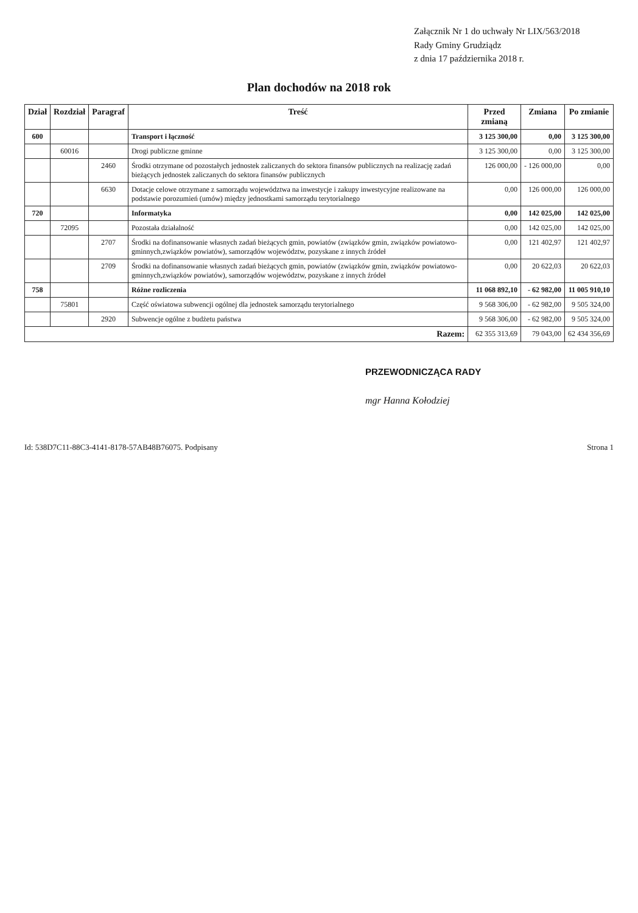Załącznik Nr 1 do uchwały Nr LIX/563/2018
Rady Gminy Grudziądz
z dnia 17 października 2018 r.
Plan dochodów na 2018 rok
| Dział | Rozdział | Paragraf | Treść | Przed zmianą | Zmiana | Po zmianie |
| --- | --- | --- | --- | --- | --- | --- |
| 600 | | | Transport i łączność | 3 125 300,00 | 0,00 | 3 125 300,00 |
| | 60016 | | Drogi publiczne gminne | 3 125 300,00 | 0,00 | 3 125 300,00 |
| | | 2460 | Środki otrzymane od pozostałych jednostek zaliczanych do sektora finansów publicznych na realizację zadań bieżących jednostek zaliczanych do sektora finansów publicznych | 126 000,00 | - 126 000,00 | 0,00 |
| | | 6630 | Dotacje celowe otrzymane z samorządu województwa na inwestycje i zakupy inwestycyjne realizowane na podstawie porozumień (umów) między jednostkami samorządu terytorialnego | 0,00 | 126 000,00 | 126 000,00 |
| 720 | | | Informatyka | 0,00 | 142 025,00 | 142 025,00 |
| | 72095 | | Pozostała działalność | 0,00 | 142 025,00 | 142 025,00 |
| | | 2707 | Środki na dofinansowanie własnych zadań bieżących gmin, powiatów (związków gmin, związków powiatowo-gminnych,związków powiatów), samorządów województw, pozyskane z innych źródeł | 0,00 | 121 402,97 | 121 402,97 |
| | | 2709 | Środki na dofinansowanie własnych zadań bieżących gmin, powiatów (związków gmin, związków powiatowo-gminnych,związków powiatów), samorządów województw, pozyskane z innych źródeł | 0,00 | 20 622,03 | 20 622,03 |
| 758 | | | Różne rozliczenia | 11 068 892,10 | - 62 982,00 | 11 005 910,10 |
| | 75801 | | Część oświatowa subwencji ogólnej dla jednostek samorządu terytorialnego | 9 568 306,00 | - 62 982,00 | 9 505 324,00 |
| | | 2920 | Subwencje ogólne z budżetu państwa | 9 568 306,00 | - 62 982,00 | 9 505 324,00 |
| Razem: | | | | 62 355 313,69 | 79 043,00 | 62 434 356,69 |
PRZEWODNICZĄCA RADY
mgr Hanna Kołodziej
Id: 538D7C11-88C3-4141-8178-57AB48B76075. Podpisany Strona 1